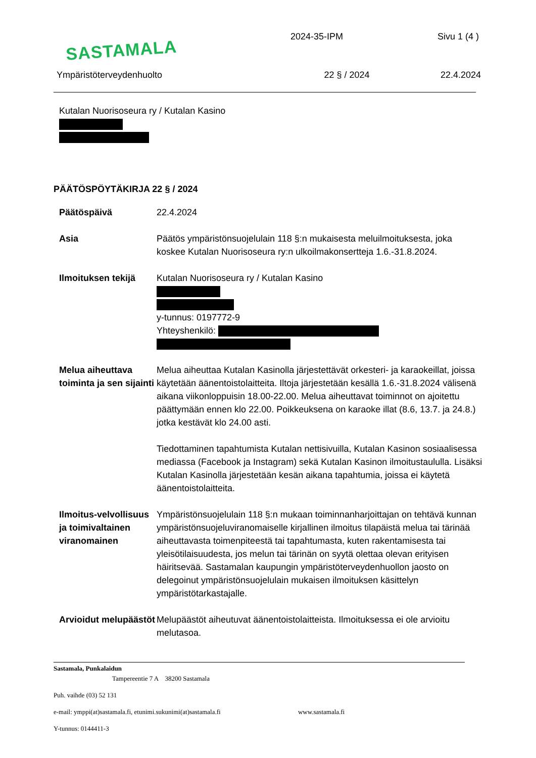SASTAMALA 2024-35-IPM Sivu 1 (4 )
Ympäristöterveydenhuolto 22 § / 2024 22.4.2024
Kutalan Nuorisoseura ry / Kutalan Kasino
PÄÄTÖSPÖYTÄKIRJA 22 § / 2024
Päätöspäivä 22.4.2024
Asia Päätös ympäristönsuojelulain 118 §:n mukaisesta meluilmoituksesta, joka koskee Kutalan Nuorisoseura ry:n ulkoilmakonsertteja 1.6.-31.8.2024.
Ilmoituksen tekijä
Kutalan Nuorisoseura ry / Kutalan Kasino
y-tunnus: 0197772-9
Yhteyshenkilö:
Melua aiheuttava toiminta ja sen sijainti
Melua aiheuttaa Kutalan Kasinolla järjestettävät orkesteri- ja karaokeillat, joissa käytetään äänentoistolaitteita. Iltoja järjestetään kesällä 1.6.-31.8.2024 välisenä aikana viikonloppuisin 18.00-22.00. Melua aiheuttavat toiminnot on ajoitettu päättymään ennen klo 22.00. Poikkeuksena on karaoke illat (8.6, 13.7. ja 24.8.) jotka kestävät klo 24.00 asti.
Tiedottaminen tapahtumista Kutalan nettisivuilla, Kutalan Kasinon sosiaalisessa mediassa (Facebook ja Instagram) sekä Kutalan Kasinon ilmoitustaululla. Lisäksi Kutalan Kasinolla järjestetään kesän aikana tapahtumia, joissa ei käytetä äänentoistolaitteita.
Ilmoitus-velvollisuus ja toimivaltainen viranomainen
Ympäristönsuojelulain 118 §:n mukaan toiminnanharjoittajan on tehtävä kunnan ympäristönsuojeluviranomaiselle kirjallinen ilmoitus tilapäistä melua tai tärinää aiheuttavasta toimenpiteestä tai tapahtumasta, kuten rakentamisesta tai yleisötilaisuudesta, jos melun tai tärinän on syytä olettaa olevan erityisen häiritsevää. Sastamalan kaupungin ympäristöterveydenhuollon jaosto on delegoinut ympäristönsuojelulain mukaisen ilmoituksen käsittelyn ympäristötarkastajalle.
Arvioidut melupäästöt
Melupäästöt aiheutuvat äänentoistolaitteista. Ilmoituksessa ei ole arvioitu melutasoa.
Sastamala, Punkalaidun
Tampereentie 7 A 38200 Sastamala
Puh. vaihde (03) 52 131
e-mail: ymppi(at)sastamala.fi, etunimi.sukunimi(at)sastamala.fi www.sastamala.fi
Y-tunnus: 0144411-3